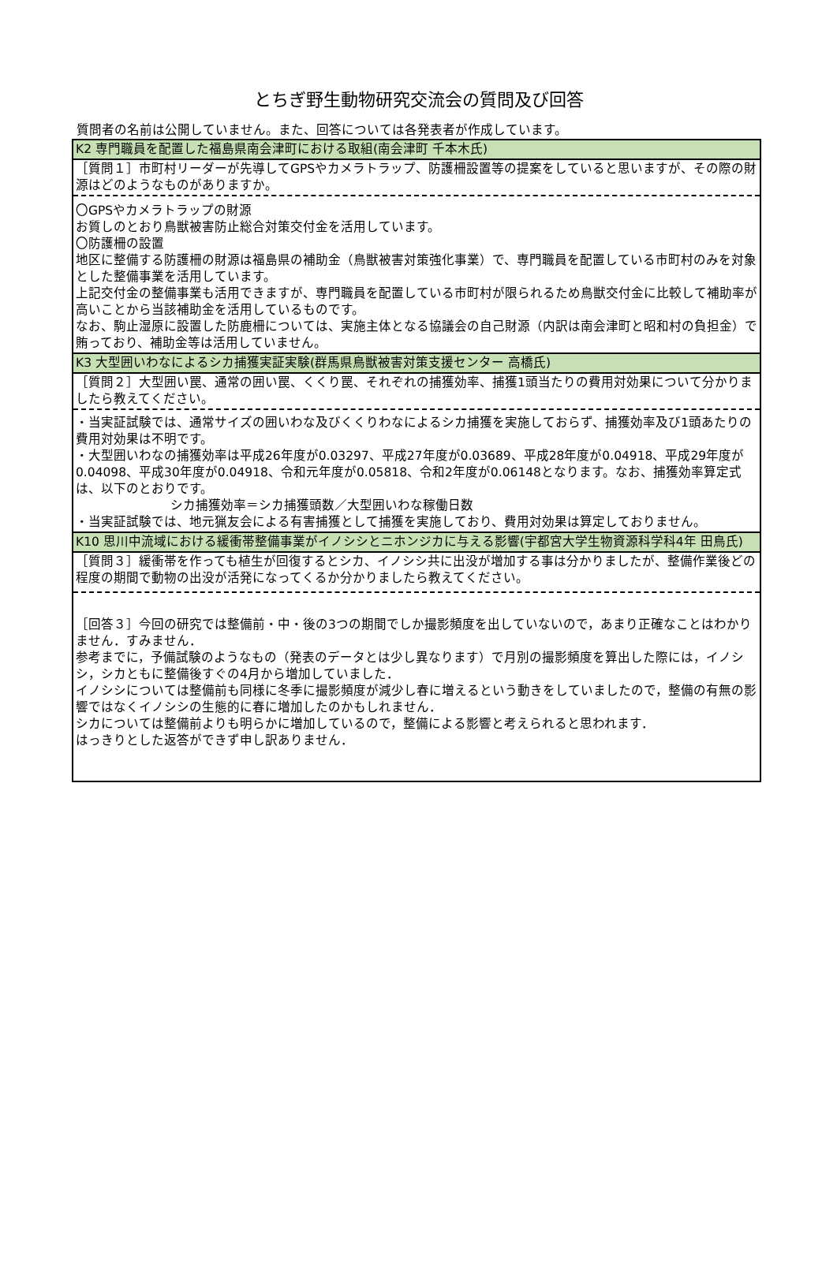とちぎ野生動物研究交流会の質問及び回答
質問者の名前は公開していません。また、回答については各発表者が作成しています。
| K2 専門職員を配置した福島県南会津町における取組(南会津町 千本木氏) |
| ［質問１］市町村リーダーが先導してGPSやカメラトラップ、防護柵設置等の提案をしていると思いますが、その際の財源はどのようなものがありますか。 |
| 〇GPSやカメラトラップの財源 お質しのとおり鳥獣被害防止総合対策交付金を活用しています。 〇防護柵の設置 地区に整備する防護柵の財源は福島県の補助金（鳥獣被害対策強化事業）で、専門職員を配置している市町村のみを対象とした整備事業を活用しています。 上記交付金の整備事業も活用できますが、専門職員を配置している市町村が限られるため鳥獣交付金に比較して補助率が高いことから当該補助金を活用しているものです。 なお、駒止湿原に設置した防鹿柵については、実施主体となる協議会の自己財源（内訳は南会津町と昭和村の負担金）で賄っており、補助金等は活用していません。 |
| K3 大型囲いわなによるシカ捕獲実証実験(群馬県鳥獣被害対策支援センター 高橋氏) |
| ［質問２］大型囲い罠、通常の囲い罠、くくり罠、それぞれの捕獲効率、捕獲1頭当たりの費用対効果について分かりましたら教えてください。 |
| ・当実証試験では、通常サイズの囲いわな及びくくりわなによるシカ捕獲を実施しておらず、捕獲効率及び1頭あたりの費用対効果は不明です。 ・大型囲いわなの捕獲効率は平成26年度が0.03297、平成27年度が0.03689、平成28年度が0.04918、平成29年度が0.04098、平成30年度が0.04918、令和元年度が0.05818、令和2年度が0.06148となります。なお、捕獲効率算定式は、以下のとおりです。 シカ捕獲効率＝シカ捕獲頭数／大型囲いわな稼働日数 ・当実証試験では、地元猟友会による有害捕獲として捕獲を実施しており、費用対効果は算定しておりません。 |
| K10 思川中流域における緩衝帯整備事業がイノシシとニホンジカに与える影響(宇都宮大学生物資源科学科4年 田鳥氏) |
| ［質問３］緩衝帯を作っても植生が回復するとシカ、イノシシ共に出没が増加する事は分かりましたが、整備作業後どの程度の期間で動物の出没が活発になってくるか分かりましたら教えてください。 |
| ［回答３］今回の研究では整備前・中・後の3つの期間でしか撮影頻度を出していないので，あまり正確なことはわかりません．すみません． 参考までに，予備試験のようなもの（発表のデータとは少し異なります）で月別の撮影頻度を算出した際には，イノシシ，シカともに整備後すぐの4月から増加していました． イノシシについては整備前も同様に冬季に撮影頻度が減少し春に増えるという動きをしていましたので，整備の有無の影響ではなくイノシシの生態的に春に増加したのかもしれません． シカについては整備前よりも明らかに増加しているので，整備による影響と考えられると思われます． はっきりとした返答ができず申し訳ありません． |